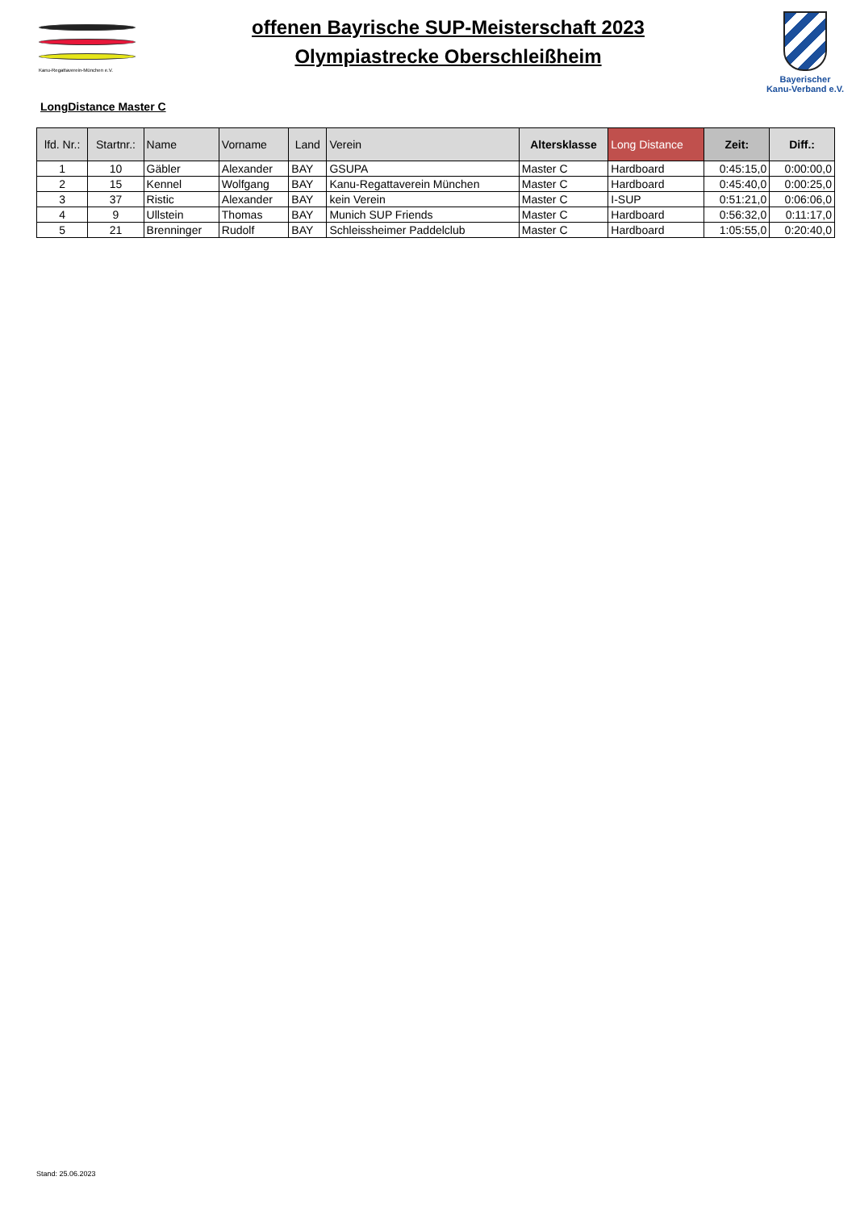Kanu-Regattaverein-München e.V.
offenen Bayrische SUP-Meisterschaft 2023
Olympiastrecke Oberschleißheim
Bayerischer
Kanu-Verband e.V.
LongDistance Master C
| lfd. Nr.: | Startnr.: | Name | Vorname | Land | Verein | Altersklasse | Long Distance | Zeit: | Diff.: |
| --- | --- | --- | --- | --- | --- | --- | --- | --- | --- |
| 1 | 10 | Gäbler | Alexander | BAY | GSUPA | Master C | Hardboard | 0:45:15,0 | 0:00:00,0 |
| 2 | 15 | Kennel | Wolfgang | BAY | Kanu-Regattaverein München | Master C | Hardboard | 0:45:40,0 | 0:00:25,0 |
| 3 | 37 | Ristic | Alexander | BAY | kein Verein | Master C | I-SUP | 0:51:21,0 | 0:06:06,0 |
| 4 | 9 | Ullstein | Thomas | BAY | Munich SUP Friends | Master C | Hardboard | 0:56:32,0 | 0:11:17,0 |
| 5 | 21 | Brenninger | Rudolf | BAY | Schleissheimer Paddelclub | Master C | Hardboard | 1:05:55,0 | 0:20:40,0 |
Stand: 25.06.2023